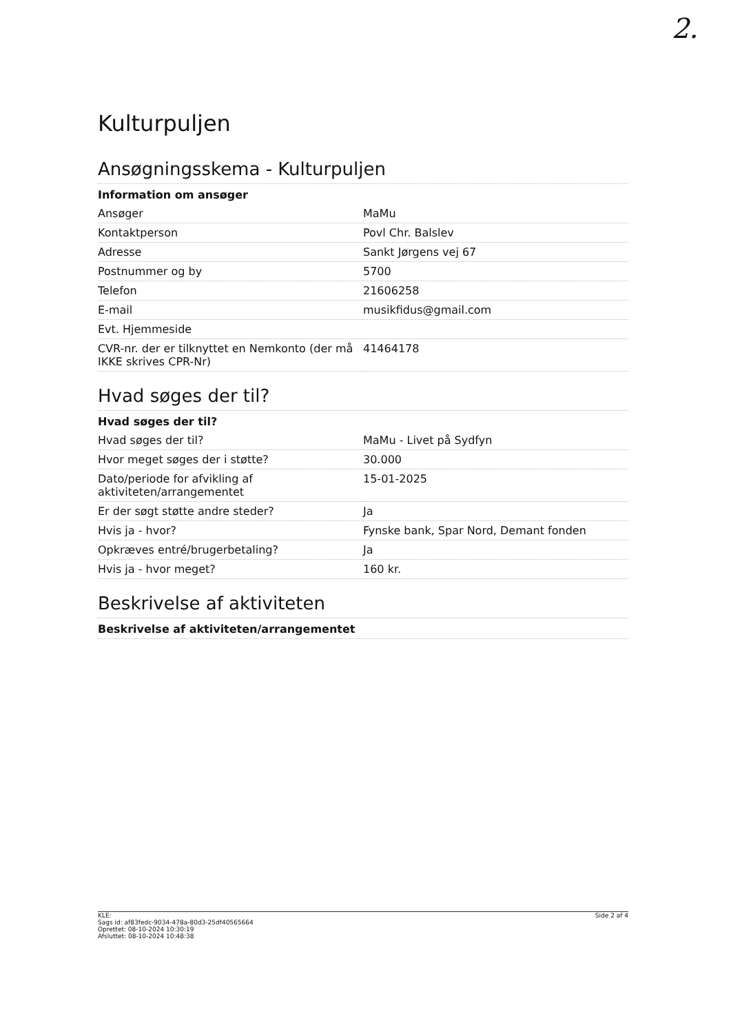2.
Kulturpuljen
Ansøgningsskema - Kulturpuljen
| Information om ansøger | |
| --- | --- |
| Ansøger | MaMu |
| Kontaktperson | Povl Chr. Balslev |
| Adresse | Sankt Jørgens vej 67 |
| Postnummer og by | 5700 |
| Telefon | 21606258 |
| E-mail | musikfidus@gmail.com |
| Evt. Hjemmeside | |
| CVR-nr. der er tilknyttet en Nemkonto (der må IKKE skrives CPR-Nr) | 41464178 |
Hvad søges der til?
| Hvad søges der til? | |
| --- | --- |
| Hvad søges der til? | MaMu - Livet på Sydfyn |
| Hvor meget søges der i støtte? | 30.000 |
| Dato/periode for afvikling af aktiviteten/arrangementet | 15-01-2025 |
| Er der søgt støtte andre steder? | Ja |
| Hvis ja - hvor? | Fynske bank, Spar Nord, Demant fonden |
| Opkræves entré/brugerbetaling? | Ja |
| Hvis ja - hvor meget? | 160 kr. |
Beskrivelse af aktiviteten
| Beskrivelse af aktiviteten/arrangementet |
| --- |
KLE:
Sags id: af83fedc-9034-478a-80d3-25df40565664
Oprettet: 08-10-2024 10:30:19
Afsluttet: 08-10-2024 10:48:38
Side 2 af 4